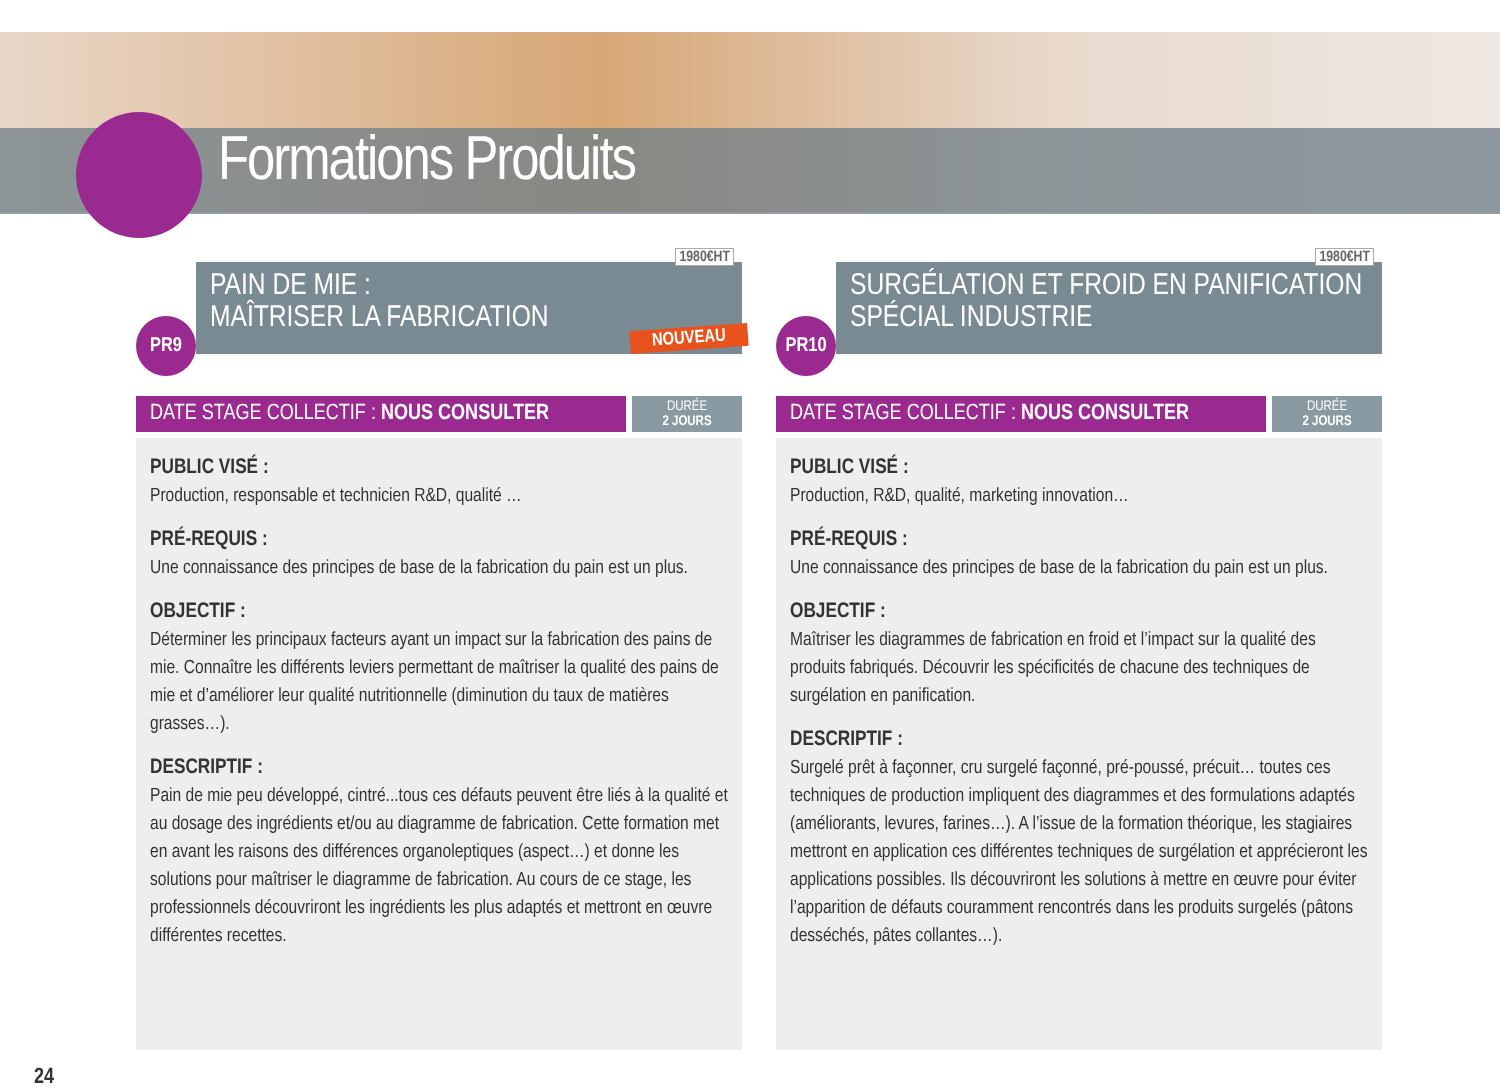Formations Produits
1980€HT
PAIN DE MIE :
MAÎTRISER LA FABRICATION
NOUVEAU
PR9
DATE STAGE COLLECTIF : NOUS CONSULTER
DURÉE
2 JOURS
PUBLIC VISÉ :
Production, responsable et technicien R&D, qualité …
PRÉ-REQUIS :
Une connaissance des principes de base de la fabrication du pain est un plus.
OBJECTIF :
Déterminer les principaux facteurs ayant un impact sur la fabrication des pains de mie. Connaître les différents leviers permettant de maîtriser la qualité des pains de mie et d’améliorer leur qualité nutritionnelle (diminution du taux de matières grasses…).
DESCRIPTIF :
Pain de mie peu développé, cintré...tous ces défauts peuvent être liés à la qualité et au dosage des ingrédients et/ou au diagramme de fabrication. Cette formation met en avant les raisons des différences organoleptiques (aspect…) et donne les solutions pour maîtriser le diagramme de fabrication. Au cours de ce stage, les professionnels découvriront les ingrédients les plus adaptés et mettront en œuvre différentes recettes.
1980€HT
SURGÉLATION ET FROID EN PANIFICATION
SPÉCIAL INDUSTRIE
PR10
DATE STAGE COLLECTIF : NOUS CONSULTER
DURÉE
2 JOURS
PUBLIC VISÉ :
Production, R&D, qualité, marketing innovation…
PRÉ-REQUIS :
Une connaissance des principes de base de la fabrication du pain est un plus.
OBJECTIF :
Maîtriser les diagrammes de fabrication en froid et l’impact sur la qualité des produits fabriqués. Découvrir les spécificités de chacune des techniques de surgélation en panification.
DESCRIPTIF :
Surgelé prêt à façonner, cru surgelé façonné, pré-poussé, précuit… toutes ces techniques de production impliquent des diagrammes et des formulations adaptés (améliorants, levures, farines…). A l’issue de la formation théorique, les stagiaires mettront en application ces différentes techniques de surgélation et apprécieront les applications possibles. Ils découvriront les solutions à mettre en œuvre pour éviter l’apparition de défauts couramment rencontrés dans les produits surgelés (pâtons desséchés, pâtes collantes…).
24